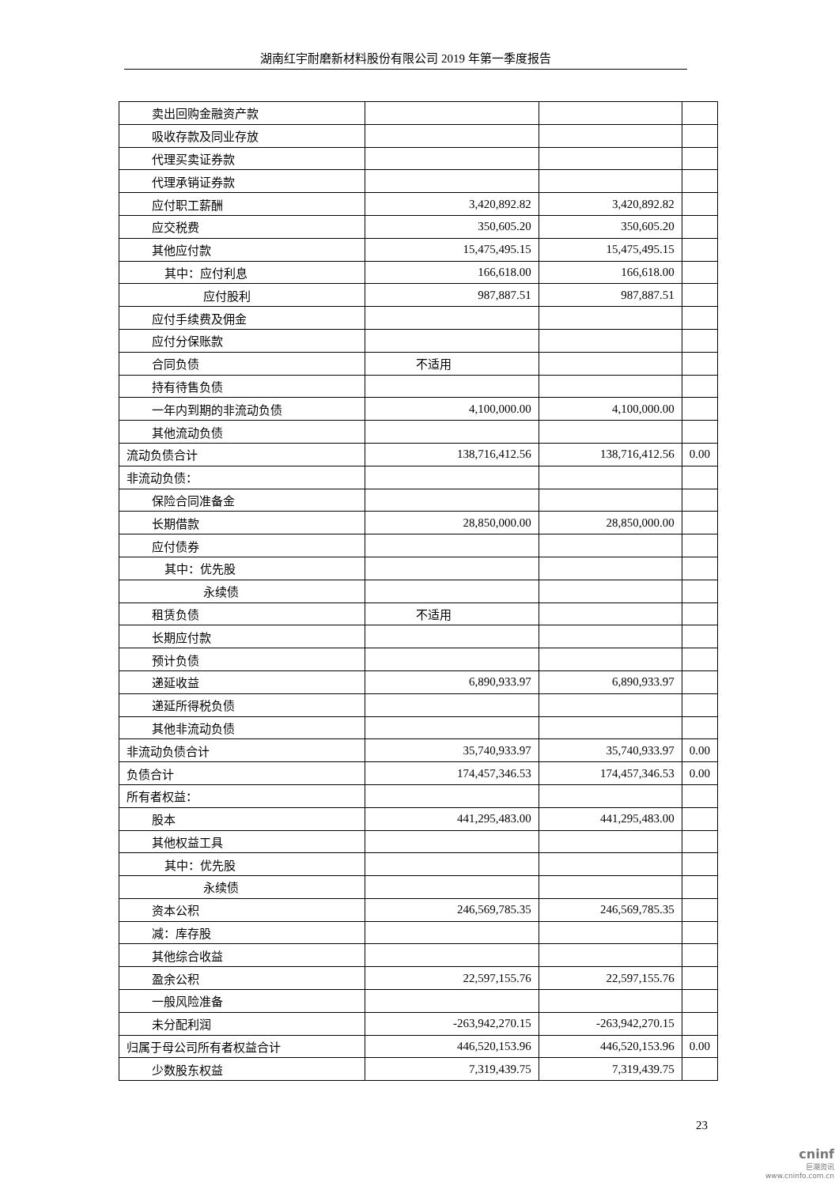湖南红宇耐磨新材料股份有限公司 2019 年第一季度报告
| 卖出回购金融资产款 | | | |
| 吸收存款及同业存放 | | | |
| 代理买卖证券款 | | | |
| 代理承销证券款 | | | |
| 应付职工薪酬 | 3,420,892.82 | 3,420,892.82 | |
| 应交税费 | 350,605.20 | 350,605.20 | |
| 其他应付款 | 15,475,495.15 | 15,475,495.15 | |
| 其中：应付利息 | 166,618.00 | 166,618.00 | |
| 应付股利 | 987,887.51 | 987,887.51 | |
| 应付手续费及佣金 | | | |
| 应付分保账款 | | | |
| 合同负债 | 不适用 | | |
| 持有待售负债 | | | |
| 一年内到期的非流动负债 | 4,100,000.00 | 4,100,000.00 | |
| 其他流动负债 | | | |
| 流动负债合计 | 138,716,412.56 | 138,716,412.56 | 0.00 |
| 非流动负债： | | | |
| 保险合同准备金 | | | |
| 长期借款 | 28,850,000.00 | 28,850,000.00 | |
| 应付债券 | | | |
| 其中：优先股 | | | |
| 永续债 | | | |
| 租赁负债 | 不适用 | | |
| 长期应付款 | | | |
| 预计负债 | | | |
| 递延收益 | 6,890,933.97 | 6,890,933.97 | |
| 递延所得税负债 | | | |
| 其他非流动负债 | | | |
| 非流动负债合计 | 35,740,933.97 | 35,740,933.97 | 0.00 |
| 负债合计 | 174,457,346.53 | 174,457,346.53 | 0.00 |
| 所有者权益： | | | |
| 股本 | 441,295,483.00 | 441,295,483.00 | |
| 其他权益工具 | | | |
| 其中：优先股 | | | |
| 永续债 | | | |
| 资本公积 | 246,569,785.35 | 246,569,785.35 | |
| 减：库存股 | | | |
| 其他综合收益 | | | |
| 盈余公积 | 22,597,155.76 | 22,597,155.76 | |
| 一般风险准备 | | | |
| 未分配利润 | -263,942,270.15 | -263,942,270.15 | |
| 归属于母公司所有者权益合计 | 446,520,153.96 | 446,520,153.96 | 0.00 |
| 少数股东权益 | 7,319,439.75 | 7,319,439.75 | |
23
cninf
巨潮资讯
www.cninfo.com.cn